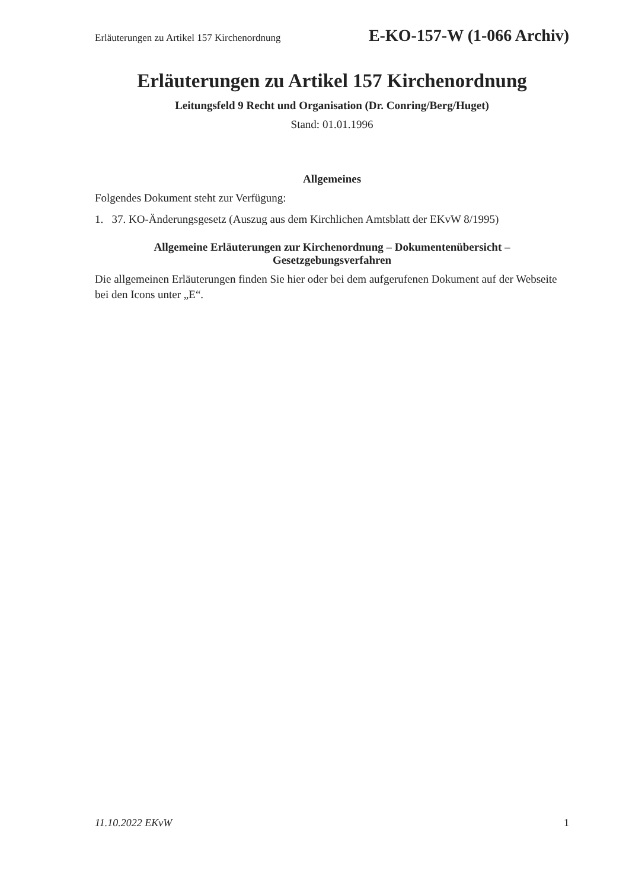Erläuterungen zu Artikel 157 Kirchenordnung E-KO-157-W (1-066 Archiv)
Erläuterungen zu Artikel 157 Kirchenordnung
Leitungsfeld 9 Recht und Organisation (Dr. Conring/Berg/Huget)
Stand: 01.01.1996
Allgemeines
Folgendes Dokument steht zur Verfügung:
1. 37. KO-Änderungsgesetz (Auszug aus dem Kirchlichen Amtsblatt der EKvW 8/1995)
Allgemeine Erläuterungen zur Kirchenordnung – Dokumentenübersicht –
Gesetzgebungsverfahren
Die allgemeinen Erläuterungen finden Sie hier oder bei dem aufgerufenen Dokument auf der Webseite bei den Icons unter „E“.
11.10.2022 EKvW 1